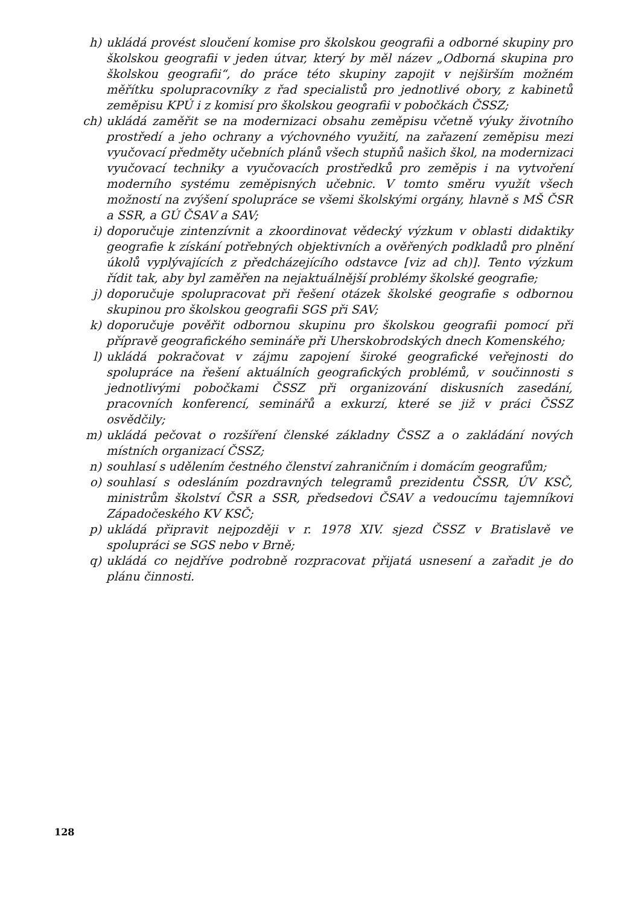h) ukládá provést sloučení komise pro školskou geografii a odborné skupiny pro školskou geografii v jeden útvar, který by měl název „Odborná skupina pro školskou geografii“, do práce této skupiny zapojit v nejširším možném měřítku spolupracovníky z řad specialistů pro jednotlivé obory, z kabinetů zeměpisu KPÚ i z komisí pro školskou geografii v pobočkách ČSSZ;
ch) ukládá zaměřit se na modernizaci obsahu zeměpisu včetně výuky životního prostředí a jeho ochrany a výchovného využití, na zařazení zeměpisu mezi vyučovací předměty učebních plánů všech stupňů našich škol, na modernizaci vyučovací techniky a vyučovacích prostředků pro zeměpis i na vytvoření moderního systému zeměpisných učebnic. V tomto směru využít všech možností na zvýšení spolupráce se všemi školskými orgány, hlavně s MŠ ČSR a SSR, a GÚ ČSAV a SAV;
i) doporučuje zintenzívnit a zkoordinovat vědecký výzkum v oblasti didaktiky geografie k získání potřebných objektivních a ověřených podkladů pro plnění úkolů vyplývajících z předcházejícího odstavce [viz ad ch)]. Tento výzkum řídit tak, aby byl zaměřen na nejaktuálnější problémy školské geografie;
j) doporučuje spolupracovat při řešení otázek školské geografie s odbornou skupinou pro školskou geografii SGS při SAV;
k) doporučuje pověřit odbornou skupinu pro školskou geografii pomocí při přípravě geografického semináře při Uherskobrodských dnech Komenského;
l) ukládá pokračovat v zájmu zapojení široké geografické veřejnosti do spolupráce na řešení aktuálních geografických problémů, v součinnosti s jednotlivými pobočkami ČSSZ při organizování diskusních zasedání, pracovních konferencí, seminářů a exkurzí, které se již v práci ČSSZ osvědčily;
m) ukládá pečovat o rozšíření členské základny ČSSZ a o zakládání nových místních organizací ČSSZ;
n) souhlasí s udělením čestného členství zahraničním i domácím geografům;
o) souhlasí s odesláním pozdravných telegramů prezidentu ČSSR, ÚV KSČ, ministrům školství ČSR a SSR, předsedovi ČSAV a vedoucímu tajemníkovi Západočeského KV KSČ;
p) ukládá připravit nejpozději v r. 1978 XIV. sjezd ČSSZ v Bratislavě ve spolupráci se SGS nebo v Brně;
q) ukládá co nejdříve podrobně rozpracovat přijatá usnesení a zařadit je do plánu činnosti.
128